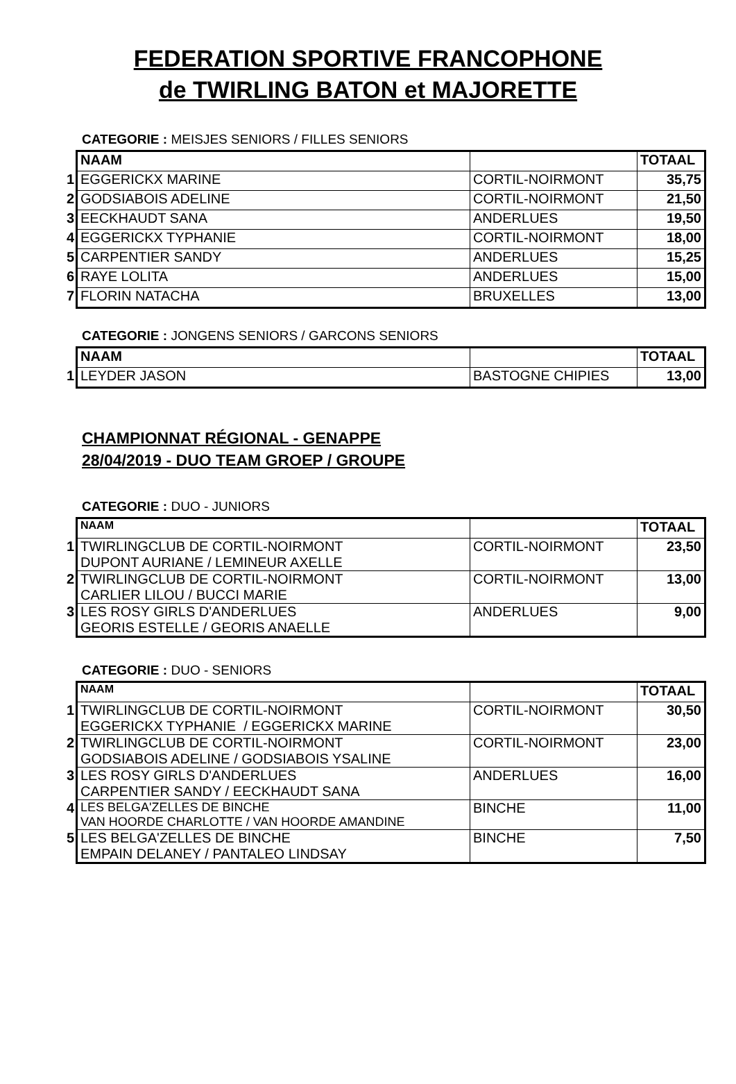FEDERATION SPORTIVE FRANCOPHONE
de TWIRLING BATON et MAJORETTE
CATEGORIE : MEISJES SENIORS / FILLES SENIORS
| | NAAM | | TOTAAL |
| 1 | EGGERICKX MARINE | CORTIL-NOIRMONT | 35,75 |
| 2 | GODSIABOIS ADELINE | CORTIL-NOIRMONT | 21,50 |
| 3 | EECKHAUDT SANA | ANDERLUES | 19,50 |
| 4 | EGGERICKX TYPHANIE | CORTIL-NOIRMONT | 18,00 |
| 5 | CARPENTIER SANDY | ANDERLUES | 15,25 |
| 6 | RAYE LOLITA | ANDERLUES | 15,00 |
| 7 | FLORIN NATACHA | BRUXELLES | 13,00 |
CATEGORIE : JONGENS SENIORS / GARCONS SENIORS
| | NAAM | | TOTAAL |
| 1 | LEYDER JASON | BASTOGNE CHIPIES | 13,00 |
CHAMPIONNAT RÉGIONAL - GENAPPE
28/04/2019 - DUO TEAM GROEP / GROUPE
CATEGORIE : DUO - JUNIORS
| | NAAM | | TOTAAL |
| 1 | TWIRLINGCLUB DE CORTIL-NOIRMONT DUPONT AURIANE / LEMINEUR AXELLE | CORTIL-NOIRMONT | 23,50 |
| 2 | TWIRLINGCLUB DE CORTIL-NOIRMONT CARLIER LILOU / BUCCI MARIE | CORTIL-NOIRMONT | 13,00 |
| 3 | LES ROSY GIRLS D'ANDERLUES GEORIS ESTELLE / GEORIS ANAELLE | ANDERLUES | 9,00 |
CATEGORIE : DUO - SENIORS
| | NAAM | | TOTAAL |
| 1 | TWIRLINGCLUB DE CORTIL-NOIRMONT EGGERICKX TYPHANIE / EGGERICKX MARINE | CORTIL-NOIRMONT | 30,50 |
| 2 | TWIRLINGCLUB DE CORTIL-NOIRMONT GODSIABOIS ADELINE / GODSIABOIS YSALINE | CORTIL-NOIRMONT | 23,00 |
| 3 | LES ROSY GIRLS D'ANDERLUES CARPENTIER SANDY / EECKHAUDT SANA | ANDERLUES | 16,00 |
| 4 | LES BELGA'ZELLES DE BINCHE VAN HOORDE CHARLOTTE / VAN HOORDE AMANDINE | BINCHE | 11,00 |
| 5 | LES BELGA'ZELLES DE BINCHE EMPAIN DELANEY / PANTALEO LINDSAY | BINCHE | 7,50 |